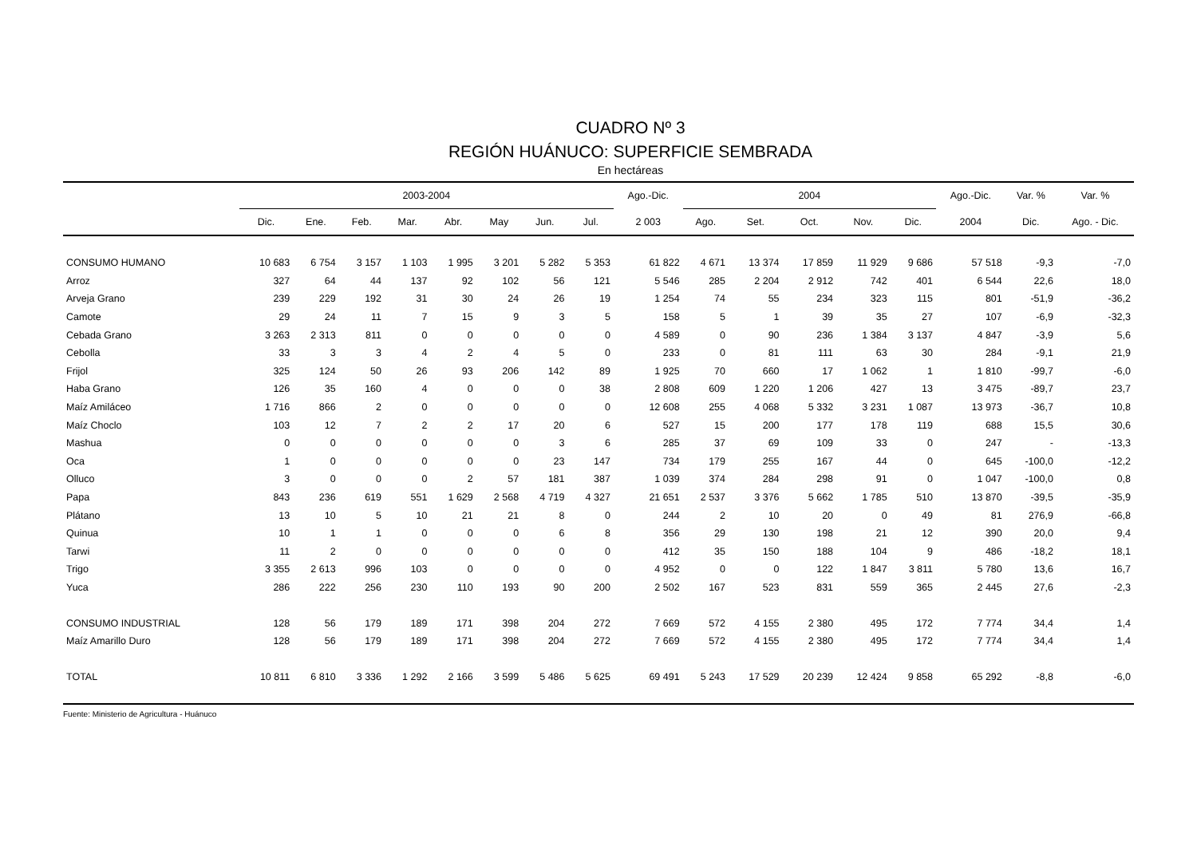CUADRO Nº 3
REGIÓN HUÁNUCO: SUPERFICIE SEMBRADA
En hectáreas
| | 2003-2004 | | | | | | | | Ago.-Dic. | 2004 | | | | | Ago.-Dic. | Var. % | Var. % |
| --- | --- | --- | --- | --- | --- | --- | --- | --- | --- | --- | --- | --- | --- | --- | --- | --- | --- |
| | Dic. | Ene. | Feb. | Mar. | Abr. | May | Jun. | Jul. | 2 003 | Ago. | Set. | Oct. | Nov. | Dic. | 2004 | Dic. | Ago. - Dic. |
| CONSUMO HUMANO | 10 683 | 6 754 | 3 157 | 1 103 | 1 995 | 3 201 | 5 282 | 5 353 | 61 822 | 4 671 | 13 374 | 17 859 | 11 929 | 9 686 | 57 518 | -9,3 | -7,0 |
| Arroz | 327 | 64 | 44 | 137 | 92 | 102 | 56 | 121 | 5 546 | 285 | 2 204 | 2 912 | 742 | 401 | 6 544 | 22,6 | 18,0 |
| Arveja Grano | 239 | 229 | 192 | 31 | 30 | 24 | 26 | 19 | 1 254 | 74 | 55 | 234 | 323 | 115 | 801 | -51,9 | -36,2 |
| Camote | 29 | 24 | 11 | 7 | 15 | 9 | 3 | 5 | 158 | 5 | 1 | 39 | 35 | 27 | 107 | -6,9 | -32,3 |
| Cebada Grano | 3 263 | 2 313 | 811 | 0 | 0 | 0 | 0 | 0 | 4 589 | 0 | 90 | 236 | 1 384 | 3 137 | 4 847 | -3,9 | 5,6 |
| Cebolla | 33 | 3 | 3 | 4 | 2 | 4 | 5 | 0 | 233 | 0 | 81 | 111 | 63 | 30 | 284 | -9,1 | 21,9 |
| Frijol | 325 | 124 | 50 | 26 | 93 | 206 | 142 | 89 | 1 925 | 70 | 660 | 17 | 1 062 | 1 | 1 810 | -99,7 | -6,0 |
| Haba Grano | 126 | 35 | 160 | 4 | 0 | 0 | 0 | 38 | 2 808 | 609 | 1 220 | 1 206 | 427 | 13 | 3 475 | -89,7 | 23,7 |
| Maíz Amiláceo | 1 716 | 866 | 2 | 0 | 0 | 0 | 0 | 0 | 12 608 | 255 | 4 068 | 5 332 | 3 231 | 1 087 | 13 973 | -36,7 | 10,8 |
| Maíz Choclo | 103 | 12 | 7 | 2 | 2 | 17 | 20 | 6 | 527 | 15 | 200 | 177 | 178 | 119 | 688 | 15,5 | 30,6 |
| Mashua | 0 | 0 | 0 | 0 | 0 | 0 | 3 | 6 | 285 | 37 | 69 | 109 | 33 | 0 | 247 | - | -13,3 |
| Oca | 1 | 0 | 0 | 0 | 0 | 0 | 23 | 147 | 734 | 179 | 255 | 167 | 44 | 0 | 645 | -100,0 | -12,2 |
| Olluco | 3 | 0 | 0 | 0 | 2 | 57 | 181 | 387 | 1 039 | 374 | 284 | 298 | 91 | 0 | 1 047 | -100,0 | 0,8 |
| Papa | 843 | 236 | 619 | 551 | 1 629 | 2 568 | 4 719 | 4 327 | 21 651 | 2 537 | 3 376 | 5 662 | 1 785 | 510 | 13 870 | -39,5 | -35,9 |
| Plátano | 13 | 10 | 5 | 10 | 21 | 21 | 8 | 0 | 244 | 2 | 10 | 20 | 0 | 49 | 81 | 276,9 | -66,8 |
| Quinua | 10 | 1 | 1 | 0 | 0 | 0 | 6 | 8 | 356 | 29 | 130 | 198 | 21 | 12 | 390 | 20,0 | 9,4 |
| Tarwi | 11 | 2 | 0 | 0 | 0 | 0 | 0 | 0 | 412 | 35 | 150 | 188 | 104 | 9 | 486 | -18,2 | 18,1 |
| Trigo | 3 355 | 2 613 | 996 | 103 | 0 | 0 | 0 | 0 | 4 952 | 0 | 0 | 122 | 1 847 | 3 811 | 5 780 | 13,6 | 16,7 |
| Yuca | 286 | 222 | 256 | 230 | 110 | 193 | 90 | 200 | 2 502 | 167 | 523 | 831 | 559 | 365 | 2 445 | 27,6 | -2,3 |
| CONSUMO INDUSTRIAL | 128 | 56 | 179 | 189 | 171 | 398 | 204 | 272 | 7 669 | 572 | 4 155 | 2 380 | 495 | 172 | 7 774 | 34,4 | 1,4 |
| Maíz Amarillo Duro | 128 | 56 | 179 | 189 | 171 | 398 | 204 | 272 | 7 669 | 572 | 4 155 | 2 380 | 495 | 172 | 7 774 | 34,4 | 1,4 |
| TOTAL | 10 811 | 6 810 | 3 336 | 1 292 | 2 166 | 3 599 | 5 486 | 5 625 | 69 491 | 5 243 | 17 529 | 20 239 | 12 424 | 9 858 | 65 292 | -8,8 | -6,0 |
Fuente: Ministerio de Agricultura - Huánuco